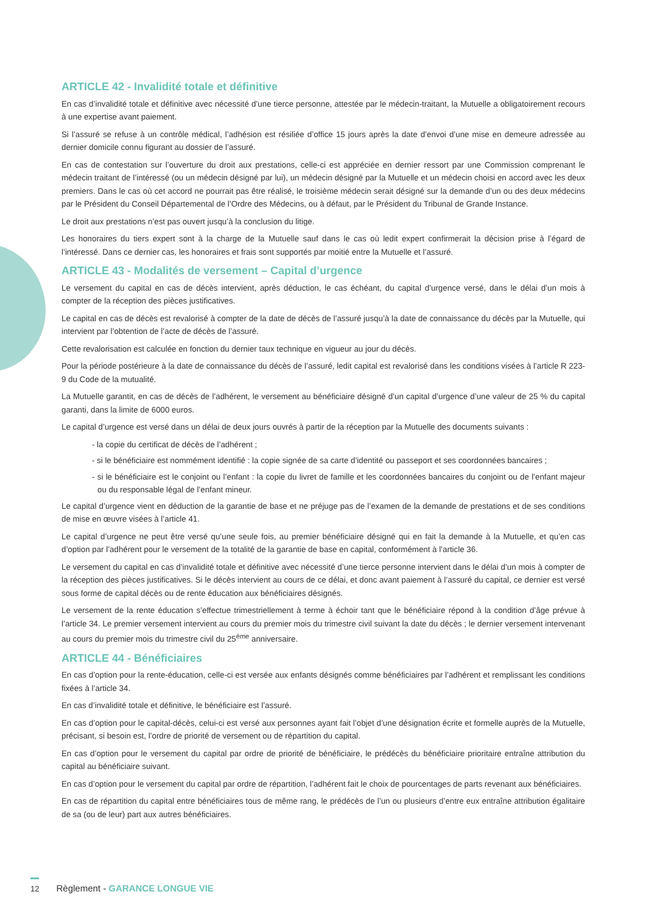ARTICLE 42 - Invalidité totale et définitive
En cas d’invalidité totale et définitive avec nécessité d’une tierce personne, attestée par le médecin-traitant, la Mutuelle a obligatoirement recours à une expertise avant paiement.
Si l’assuré se refuse à un contrôle médical, l’adhésion est résiliée d’office 15 jours après la date d’envoi d’une mise en demeure adressée au dernier domicile connu figurant au dossier de l’assuré.
En cas de contestation sur l’ouverture du droit aux prestations, celle-ci est appréciée en dernier ressort par une Commission comprenant le médecin traitant de l’intéressé (ou un médecin désigné par lui), un médecin désigné par la Mutuelle et un médecin choisi en accord avec les deux premiers. Dans le cas où cet accord ne pourrait pas être réalisé, le troisième médecin serait désigné sur la demande d’un ou des deux médecins par le Président du Conseil Départemental de l’Ordre des Médecins, ou à défaut, par le Président du Tribunal de Grande Instance.
Le droit aux prestations n’est pas ouvert jusqu’à la conclusion du litige.
Les honoraires du tiers expert sont à la charge de la Mutuelle sauf dans le cas où ledit expert confirmerait la décision prise à l’égard de l’intéressé. Dans ce dernier cas, les honoraires et frais sont supportés par moitié entre la Mutuelle et l’assuré.
ARTICLE 43 - Modalités de versement – Capital d’urgence
Le versement du capital en cas de décès intervient, après déduction, le cas échéant, du capital d’urgence versé, dans le délai d’un mois à compter de la réception des pièces justificatives.
Le capital en cas de décès est revalorisé à compter de la date de décès de l’assuré jusqu’à la date de connaissance du décès par la Mutuelle, qui intervient par l’obtention de l’acte de décès de l’assuré.
Cette revalorisation est calculée en fonction du dernier taux technique en vigueur au jour du décès.
Pour la période postérieure à la date de connaissance du décès de l’assuré, ledit capital est revalorisé dans les conditions visées à l’article R 223-9 du Code de la mutualité.
La Mutuelle garantit, en cas de décès de l’adhérent, le versement au bénéficiaire désigné d’un capital d’urgence d’une valeur de 25 % du capital garanti, dans la limite de 6000 euros.
Le capital d’urgence est versé dans un délai de deux jours ouvrés à partir de la réception par la Mutuelle des documents suivants :
- la copie du certificat de décès de l’adhérent ;
- si le bénéficiaire est nommément identifié : la copie signée de sa carte d’identité ou passeport et ses coordonnées bancaires ;
- si le bénéficiaire est le conjoint ou l’enfant : la copie du livret de famille et les coordonnées bancaires du conjoint ou de l’enfant majeur ou du responsable légal de l’enfant mineur.
Le capital d’urgence vient en déduction de la garantie de base et ne préjuge pas de l’examen de la demande de prestations et de ses conditions de mise en œuvre visées à l’article 41.
Le capital d’urgence ne peut être versé qu’une seule fois, au premier bénéficiaire désigné qui en fait la demande à la Mutuelle, et qu’en cas d’option par l’adhérent pour le versement de la totalité de la garantie de base en capital, conformément à l’article 36.
Le versement du capital en cas d’invalidité totale et définitive avec nécessité d’une tierce personne intervient dans le délai d’un mois à compter de la réception des pièces justificatives. Si le décès intervient au cours de ce délai, et donc avant paiement à l’assuré du capital, ce dernier est versé sous forme de capital décès ou de rente éducation aux bénéficiaires désignés.
Le versement de la rente éducation s’effectue trimestriellement à terme à échoir tant que le bénéficiaire répond à la condition d’âge prévue à l’article 34. Le premier versement intervient au cours du premier mois du trimestre civil suivant la date du décès ; le dernier versement intervenant au cours du premier mois du trimestre civil du 25<sup>ème</sup> anniversaire.
ARTICLE 44 - Bénéficiaires
En cas d’option pour la rente-éducation, celle-ci est versée aux enfants désignés comme bénéficiaires par l’adhérent et remplissant les conditions fixées à l’article 34.
En cas d’invalidité totale et définitive, le bénéficiaire est l’assuré.
En cas d’option pour le capital-décès, celui-ci est versé aux personnes ayant fait l’objet d’une désignation écrite et formelle auprès de la Mutuelle, précisant, si besoin est, l’ordre de priorité de versement ou de répartition du capital.
En cas d’option pour le versement du capital par ordre de priorité de bénéficiaire, le prédécès du bénéficiaire prioritaire entraîne attribution du capital au bénéficiaire suivant.
En cas d’option pour le versement du capital par ordre de répartition, l’adhérent fait le choix de pourcentages de parts revenant aux bénéficiaires.
En cas de répartition du capital entre bénéficiaires tous de même rang, le prédécès de l’un ou plusieurs d’entre eux entraîne attribution égalitaire de sa (ou de leur) part aux autres bénéficiaires.
12 Règlement - GARANCE LONGUE VIE